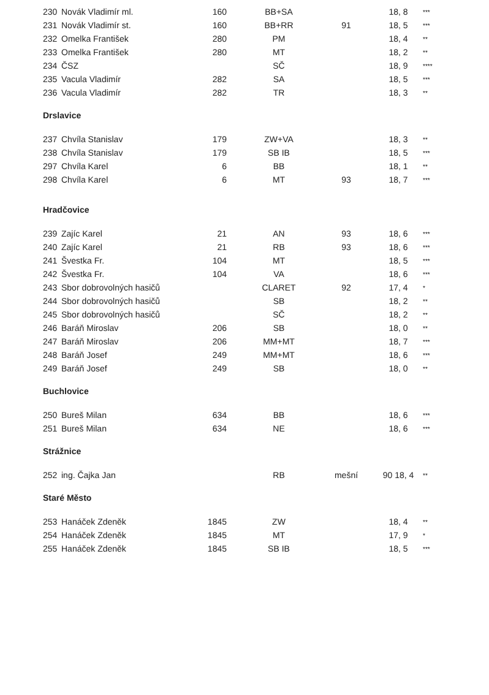| 230 | Novák Vladimír ml. | 160 | BB+SA | | 18, 8 | *** |
| 231 | Novák Vladimír st. | 160 | BB+RR | 91 | 18, 5 | *** |
| 232 | Omelka František | 280 | PM | | 18, 4 | ** |
| 233 | Omelka František | 280 | MT | | 18, 2 | ** |
| 234 | ČSZ | | SČ | | 18, 9 | **** |
| 235 | Vacula Vladimír | 282 | SA | | 18, 5 | *** |
| 236 | Vacula Vladimír | 282 | TR | | 18, 3 | ** |
Drslavice
| 237 | Chvíla Stanislav | 179 | ZW+VA | | 18, 3 | ** |
| 238 | Chvíla Stanislav | 179 | SB IB | | 18, 5 | *** |
| 297 | Chvíla Karel | 6 | BB | | 18, 1 | ** |
| 298 | Chvíla Karel | 6 | MT | 93 | 18, 7 | *** |
Hradčovice
| 239 | Zajíc Karel | 21 | AN | 93 | 18, 6 | *** |
| 240 | Zajíc Karel | 21 | RB | 93 | 18, 6 | *** |
| 241 | Švestka Fr. | 104 | MT | | 18, 5 | *** |
| 242 | Švestka Fr. | 104 | VA | | 18, 6 | *** |
| 243 | Sbor dobrovolných hasičů | | CLARET | 92 | 17, 4 | * |
| 244 | Sbor dobrovolných hasičů | | SB | | 18, 2 | ** |
| 245 | Sbor dobrovolných hasičů | | SČ | | 18, 2 | ** |
| 246 | Baráň Miroslav | 206 | SB | | 18, 0 | ** |
| 247 | Baráň Miroslav | 206 | MM+MT | | 18, 7 | *** |
| 248 | Baráň Josef | 249 | MM+MT | | 18, 6 | *** |
| 249 | Baráň Josef | 249 | SB | | 18, 0 | ** |
Buchlovice
| 250 | Bureš Milan | 634 | BB | | 18, 6 | *** |
| 251 | Bureš Milan | 634 | NE | | 18, 6 | *** |
Strážnice
| 252 | ing. Čajka Jan | | RB | mešní | 90 18, 4 | ** |
Staré Město
| 253 | Hanáček Zdeněk | 1845 | ZW | | 18, 4 | ** |
| 254 | Hanáček Zdeněk | 1845 | MT | | 17, 9 | * |
| 255 | Hanáček Zdeněk | 1845 | SB IB | | 18, 5 | *** |